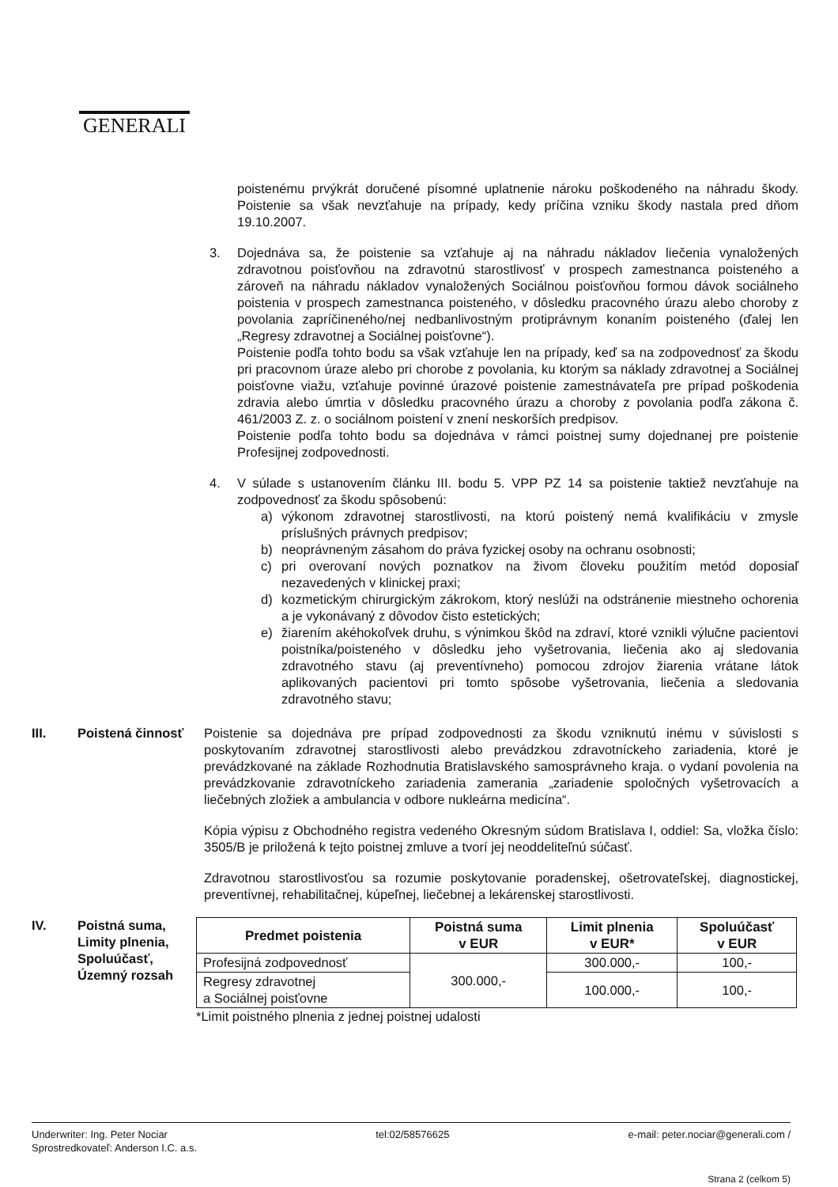GENERALI
poistenému prvýkrát doručené písomné uplatnenie nároku poškodeného na náhradu škody. Poistenie sa však nevzťahuje na prípady, kedy príčina vzniku škody nastala pred dňom 19.10.2007.
3. Dojednáva sa, že poistenie sa vzťahuje aj na náhradu nákladov liečenia vynaložených zdravotnou poisťovňou na zdravotnú starostlivosť v prospech zamestnanca poisteného a zároveň na náhradu nákladov vynaložených Sociálnou poisťovňou formou dávok sociálneho poistenia v prospech zamestnanca poisteného, v dôsledku pracovného úrazu alebo choroby z povolania zapríčineného/nej nedbanlivostným protiprávnym konaním poisteného (ďalej len „Regresy zdravotnej a Sociálnej poisťovne“).
Poistenie podľa tohto bodu sa však vzťahuje len na prípady, keď sa na zodpovednosť za škodu pri pracovnom úraze alebo pri chorobe z povolania, ku ktorým sa náklady zdravotnej a Sociálnej poisťovne viažu, vzťahuje povinné úrazové poistenie zamestnávateľa pre prípad poškodenia zdravia alebo úmrtia v dôsledku pracovného úrazu a choroby z povolania podľa zákona č. 461/2003 Z. z. o sociálnom poistení v znení neskorších predpisov.
Poistenie podľa tohto bodu sa dojednáva v rámci poistnej sumy dojednanej pre poistenie Profesijnej zodpovednosti.
4. V súlade s ustanovením článku III. bodu 5. VPP PZ 14 sa poistenie taktiež nevzťahuje na zodpovednosť za škodu spôsobenú:
a) výkonom zdravotnej starostlivosti, na ktorú poistený nemá kvalifikáciu v zmysle príslušných právnych predpisov;
b) neoprávneným zásahom do práva fyzickej osoby na ochranu osobnosti;
c) pri overovaní nových poznatkov na živom človeku použitím metód doposiaľ nezavedených v klinickej praxi;
d) kozmetickým chirurgickým zákrokom, ktorý neslúži na odstránenie miestneho ochorenia a je vykonávaný z dôvodov čisto estetických;
e) žiarením akéhokoľvek druhu, s výnimkou škôd na zdraví, ktoré vznikli výlučne pacientovi poistníka/poisteného v dôsledku jeho vyšetrovania, liečenia ako aj sledovania zdravotného stavu (aj preventívneho) pomocou zdrojov žiarenia vrátane látok aplikovaných pacientovi pri tomto spôsobe vyšetrovania, liečenia a sledovania zdravotného stavu;
III. Poistená činnosť Poistenie sa dojednáva pre prípad zodpovednosti za škodu vzniknutú inému v súvislosti s poskytovaním zdravotnej starostlivosti alebo prevádzkou zdravotníckeho zariadenia, ktoré je prevádzkované na základe Rozhodnutia Bratislavského samosprávneho kraja. o vydaní povolenia na prevádzkovanie zdravotníckeho zariadenia zamerania „zariadenie spoločných vyšetrovacích a liečebných zložiek a ambulancia v odbore nukleárna medicína“.
Kópia výpisu z Obchodného registra vedeného Okresným súdom Bratislava I, oddiel: Sa, vložka číslo: 3505/B je priložená k tejto poistnej zmluve a tvorí jej neoddeliteľnú súčasť.
Zdravotnou starostlivosťou sa rozumie poskytovanie poradenskej, ošetrovateľskej, diagnostickej, preventívnej, rehabilitačnej, kúpeľnej, liečebnej a lekárenskej starostlivosti.
IV. Poistná suma, Limity plnenia, Spoluúčasť, Územný rozsah
| Predmet poistenia | Poistná suma v EUR | Limit plnenia v EUR* | Spoluúčasť v EUR |
| --- | --- | --- | --- |
| Profesijná zodpovednosť | 300.000,- | 300.000,- | 100,- |
| Regresy zdravotnej a Sociálnej poisťovne | | 100.000,- | 100,- |
*Limit poistného plnenia z jednej poistnej udalosti
Underwriter: Ing. Peter Nociar
Sprostredkovateľ: Anderson I.C. a.s.
tel:02/58576625 e-mail: peter.nociar@generali.com /
Strana 2 (celkom 5)